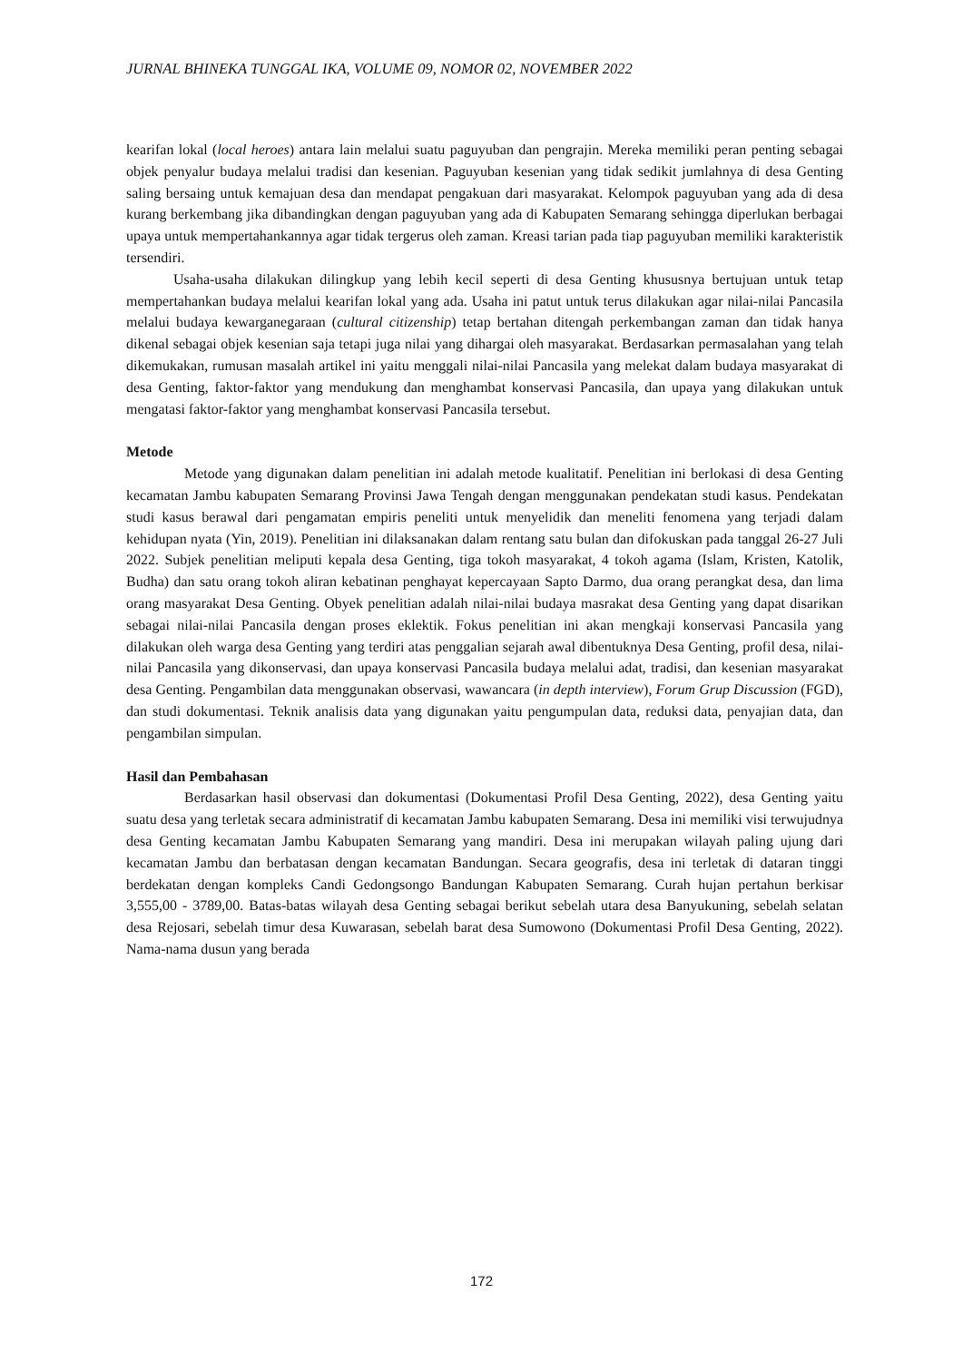JURNAL BHINEKA TUNGGAL IKA, VOLUME 09, NOMOR 02, NOVEMBER 2022
kearifan lokal (local heroes) antara lain melalui suatu paguyuban dan pengrajin. Mereka memiliki peran penting sebagai objek penyalur budaya melalui tradisi dan kesenian. Paguyuban kesenian yang tidak sedikit jumlahnya di desa Genting saling bersaing untuk kemajuan desa dan mendapat pengakuan dari masyarakat. Kelompok paguyuban yang ada di desa kurang berkembang jika dibandingkan dengan paguyuban yang ada di Kabupaten Semarang sehingga diperlukan berbagai upaya untuk mempertahankannya agar tidak tergerus oleh zaman. Kreasi tarian pada tiap paguyuban memiliki karakteristik tersendiri.
Usaha-usaha dilakukan dilingkup yang lebih kecil seperti di desa Genting khususnya bertujuan untuk tetap mempertahankan budaya melalui kearifan lokal yang ada. Usaha ini patut untuk terus dilakukan agar nilai-nilai Pancasila melalui budaya kewarganegaraan (cultural citizenship) tetap bertahan ditengah perkembangan zaman dan tidak hanya dikenal sebagai objek kesenian saja tetapi juga nilai yang dihargai oleh masyarakat. Berdasarkan permasalahan yang telah dikemukakan, rumusan masalah artikel ini yaitu menggali nilai-nilai Pancasila yang melekat dalam budaya masyarakat di desa Genting, faktor-faktor yang mendukung dan menghambat konservasi Pancasila, dan upaya yang dilakukan untuk mengatasi faktor-faktor yang menghambat konservasi Pancasila tersebut.
Metode
Metode yang digunakan dalam penelitian ini adalah metode kualitatif. Penelitian ini berlokasi di desa Genting kecamatan Jambu kabupaten Semarang Provinsi Jawa Tengah dengan menggunakan pendekatan studi kasus. Pendekatan studi kasus berawal dari pengamatan empiris peneliti untuk menyelidik dan meneliti fenomena yang terjadi dalam kehidupan nyata (Yin, 2019). Penelitian ini dilaksanakan dalam rentang satu bulan dan difokuskan pada tanggal 26-27 Juli 2022. Subjek penelitian meliputi kepala desa Genting, tiga tokoh masyarakat, 4 tokoh agama (Islam, Kristen, Katolik, Budha) dan satu orang tokoh aliran kebatinan penghayat kepercayaan Sapto Darmo, dua orang perangkat desa, dan lima orang masyarakat Desa Genting. Obyek penelitian adalah nilai-nilai budaya masrakat desa Genting yang dapat disarikan sebagai nilai-nilai Pancasila dengan proses eklektik. Fokus penelitian ini akan mengkaji konservasi Pancasila yang dilakukan oleh warga desa Genting yang terdiri atas penggalian sejarah awal dibentuknya Desa Genting, profil desa, nilai-nilai Pancasila yang dikonservasi, dan upaya konservasi Pancasila budaya melalui adat, tradisi, dan kesenian masyarakat desa Genting. Pengambilan data menggunakan observasi, wawancara (in depth interview), Forum Grup Discussion (FGD), dan studi dokumentasi. Teknik analisis data yang digunakan yaitu pengumpulan data, reduksi data, penyajian data, dan pengambilan simpulan.
Hasil dan Pembahasan
Berdasarkan hasil observasi dan dokumentasi (Dokumentasi Profil Desa Genting, 2022), desa Genting yaitu suatu desa yang terletak secara administratif di kecamatan Jambu kabupaten Semarang. Desa ini memiliki visi terwujudnya desa Genting kecamatan Jambu Kabupaten Semarang yang mandiri. Desa ini merupakan wilayah paling ujung dari kecamatan Jambu dan berbatasan dengan kecamatan Bandungan. Secara geografis, desa ini terletak di dataran tinggi berdekatan dengan kompleks Candi Gedongsongo Bandungan Kabupaten Semarang. Curah hujan pertahun berkisar 3,555,00 - 3789,00. Batas-batas wilayah desa Genting sebagai berikut sebelah utara desa Banyukuning, sebelah selatan desa Rejosari, sebelah timur desa Kuwarasan, sebelah barat desa Sumowono (Dokumentasi Profil Desa Genting, 2022). Nama-nama dusun yang berada
172